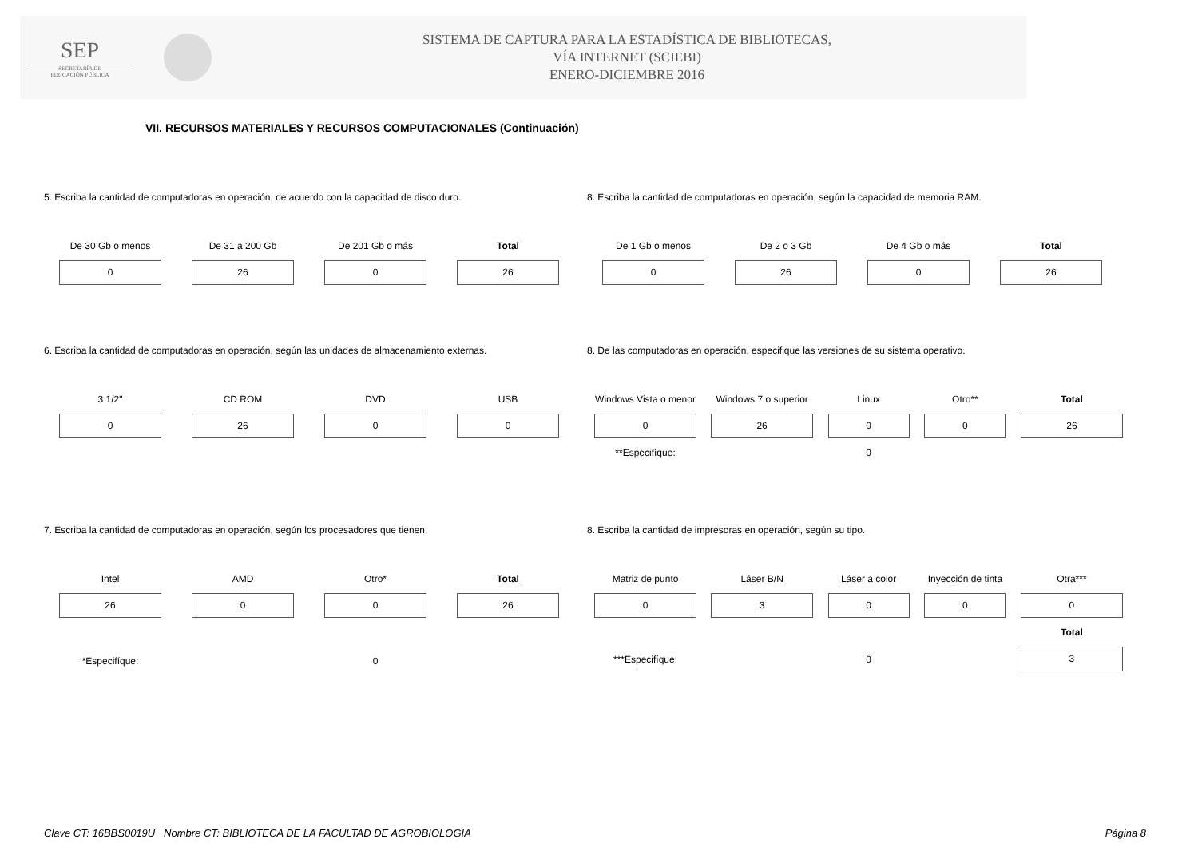SEP
SECRETARÍA DE
EDUCACIÓN PÚBLICA
SISTEMA DE CAPTURA PARA LA ESTADÍSTICA DE BIBLIOTECAS,
VÍA INTERNET (SCIEBI)
ENERO-DICIEMBRE 2016
VII. RECURSOS MATERIALES Y RECURSOS COMPUTACIONALES (Continuación)
5. Escriba la cantidad de computadoras en operación, de acuerdo con la capacidad de disco duro.
| De 30 Gb o menos | De 31 a 200 Gb | De 201 Gb o más | Total |
| 0 | 26 | 0 | 26 |
8. Escriba la cantidad de computadoras en operación, según la capacidad de memoria RAM.
| De 1 Gb o menos | De 2 o 3 Gb | De 4 Gb o más | Total |
| 0 | 26 | 0 | 26 |
6. Escriba la cantidad de computadoras en operación, según las unidades de almacenamiento externas.
| 3 1/2" | CD ROM | DVD | USB |
| 0 | 26 | 0 | 0 |
8. De las computadoras en operación, especifique las versiones de su sistema operativo.
| Windows Vista o menor | Windows 7 o superior | Linux | Otro** | Total |
| 0 | 26 | 0 | 0 | 26 |
| **Especifíque: | | 0 | | |
7. Escriba la cantidad de computadoras en operación, según los procesadores que tienen.
| Intel | AMD | Otro* | Total |
| 26 | 0 | 0 | 26 |
| *Especifíque: | | 0 | |
8. Escriba la cantidad de impresoras en operación, según su tipo.
| Matriz de punto | Láser B/N | Láser a color | Inyección de tinta | Otra*** |
| 0 | 3 | 0 | 0 | 0 |
| | | | | Total |
| ***Especifíque: | | 0 | | 3 |
Clave CT: 16BBS0019U Nombre CT: BIBLIOTECA DE LA FACULTAD DE AGROBIOLOGIA Página 8